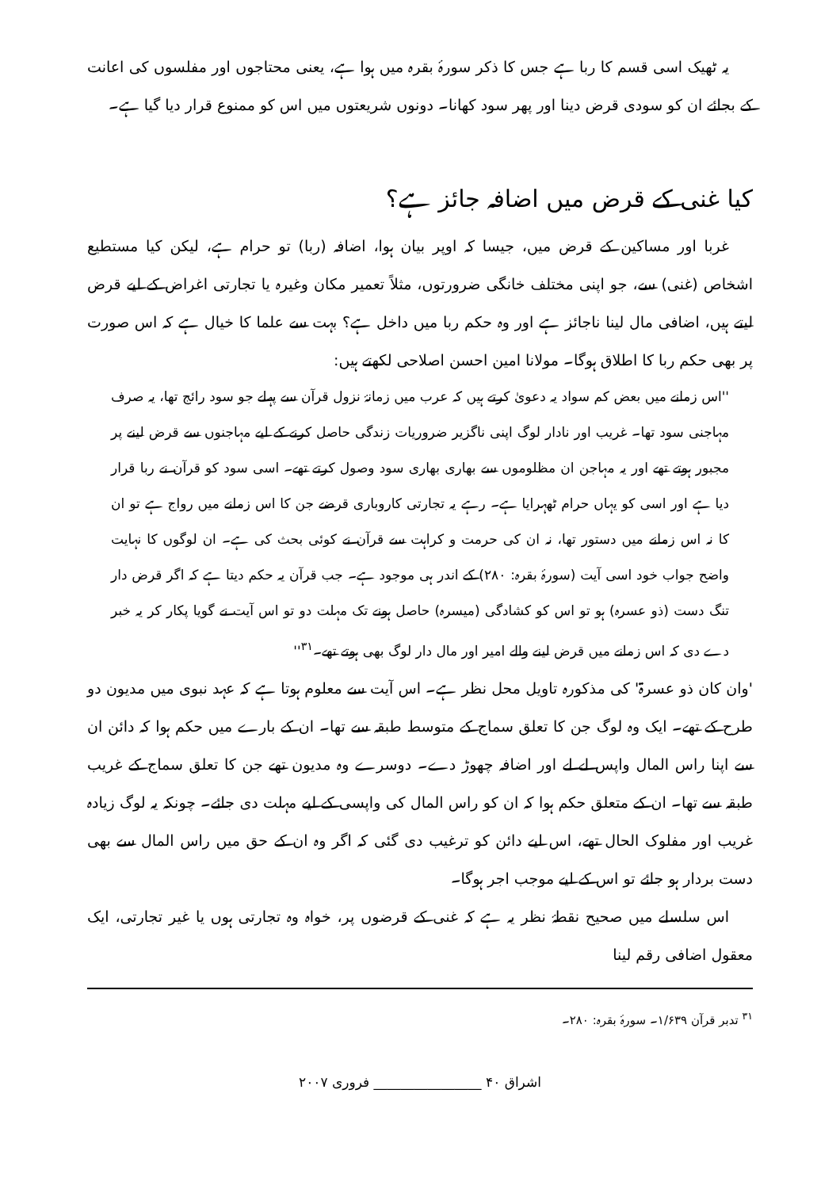یہ ٹھیک اسی قسم کا ربا ہے جس کا ذکر سورۂ بقرہ میں ہوا ہے، یعنی محتاجوں اور مفلسوں کی اعانت کے بجائے ان کو سودی قرض دینا اور پھر سود کھانا۔ دونوں شریعتوں میں اس کو ممنوع قرار دیا گیا ہے۔
کیا غنی کے قرض میں اضافہ جائز ہے؟
غربا اور مساکین کے قرض میں، جیسا کہ اوپر بیان ہوا، اضافہ (ربا) تو حرام ہے، لیکن کیا مستطیع اشخاص (غنی) سے، جو اپنی مختلف خانگی ضرورتوں، مثلاً تعمیر مکان وغیرہ یا تجارتی اغراض کے لیے قرض لیتے ہیں، اضافی مال لینا ناجائز ہے اور وہ حکم ربا میں داخل ہے؟ بہت سے علما کا خیال ہے کہ اس صورت پر بھی حکم ربا کا اطلاق ہوگا۔ مولانا امین احسن اصلاحی لکھتے ہیں:
''اس زمانے میں بعض کم سواد یہ دعویٰ کرتے ہیں کہ عرب میں زمانۂ نزول قرآن سے پہلے جو سود رائج تھا، یہ صرف مہاجنی سود تھا۔ غریب اور نادار لوگ اپنی ناگزیر ضروریات زندگی حاصل کرنے کے لیے مہاجنوں سے قرض لینے پر مجبور ہوتے تھے اور یہ مہاجن ان مظلوموں سے بھاری بھاری سود وصول کرتے تھے۔ اسی سود کو قرآن نے ربا قرار دیا ہے اور اسی کو یہاں حرام ٹھہرایا ہے۔ رہے یہ تجارتی کاروباری قرضے جن کا اس زمانے میں رواج ہے تو ان کا نہ اس زمانے میں دستور تھا، نہ ان کی حرمت و کراہت سے قرآن نے کوئی بحث کی ہے۔ ان لوگوں کا نہایت واضح جواب خود اسی آیت (سورۂ بقرہ: ۲۸۰) کے اندر ہی موجود ہے۔ جب قرآن یہ حکم دیتا ہے کہ اگر قرض دار تنگ دست (ذو عسرہ) ہو تو اس کو کشادگی (میسرہ) حاصل ہونے تک مہلت دو تو اس آیت نے گویا پکار کر یہ خبر دے دی کہ اس زمانے میں قرض لینے والے امیر اور مال دار لوگ بھی ہوتے تھے۔<sup>۳۱</sup>''
'وان کان ذو عسرۃ' کی مذکورہ تاویل محل نظر ہے۔ اس آیت سے معلوم ہوتا ہے کہ عہد نبوی میں مدیون دو طرح کے تھے۔ ایک وہ لوگ جن کا تعلق سماج کے متوسط طبقہ سے تھا۔ ان کے بارے میں حکم ہوا کہ دائن ان سے اپنا راس المال واپس لے لے اور اضافہ چھوڑ دے۔ دوسرے وہ مدیون تھے جن کا تعلق سماج کے غریب طبقہ سے تھا۔ ان کے متعلق حکم ہوا کہ ان کو راس المال کی واپسی کے لیے مہلت دی جائے۔ چونکہ یہ لوگ زیادہ غریب اور مفلوک الحال تھے، اس لیے دائن کو ترغیب دی گئی کہ اگر وہ ان کے حق میں راس المال سے بھی دست بردار ہو جائے تو اس کے لیے موجب اجر ہوگا۔
اس سلسلے میں صحیح نقطۂ نظر یہ ہے کہ غنی کے قرضوں پر، خواہ وہ تجارتی ہوں یا غیر تجارتی، ایک معقول اضافی رقم لینا
<sup>۳۱</sup> تدبر قرآن ۱/۶۳۹۔ سورۂ بقرہ: ۲۸۰۔
اشراق ۴۰ ________________ فروری ۲۰۰۷